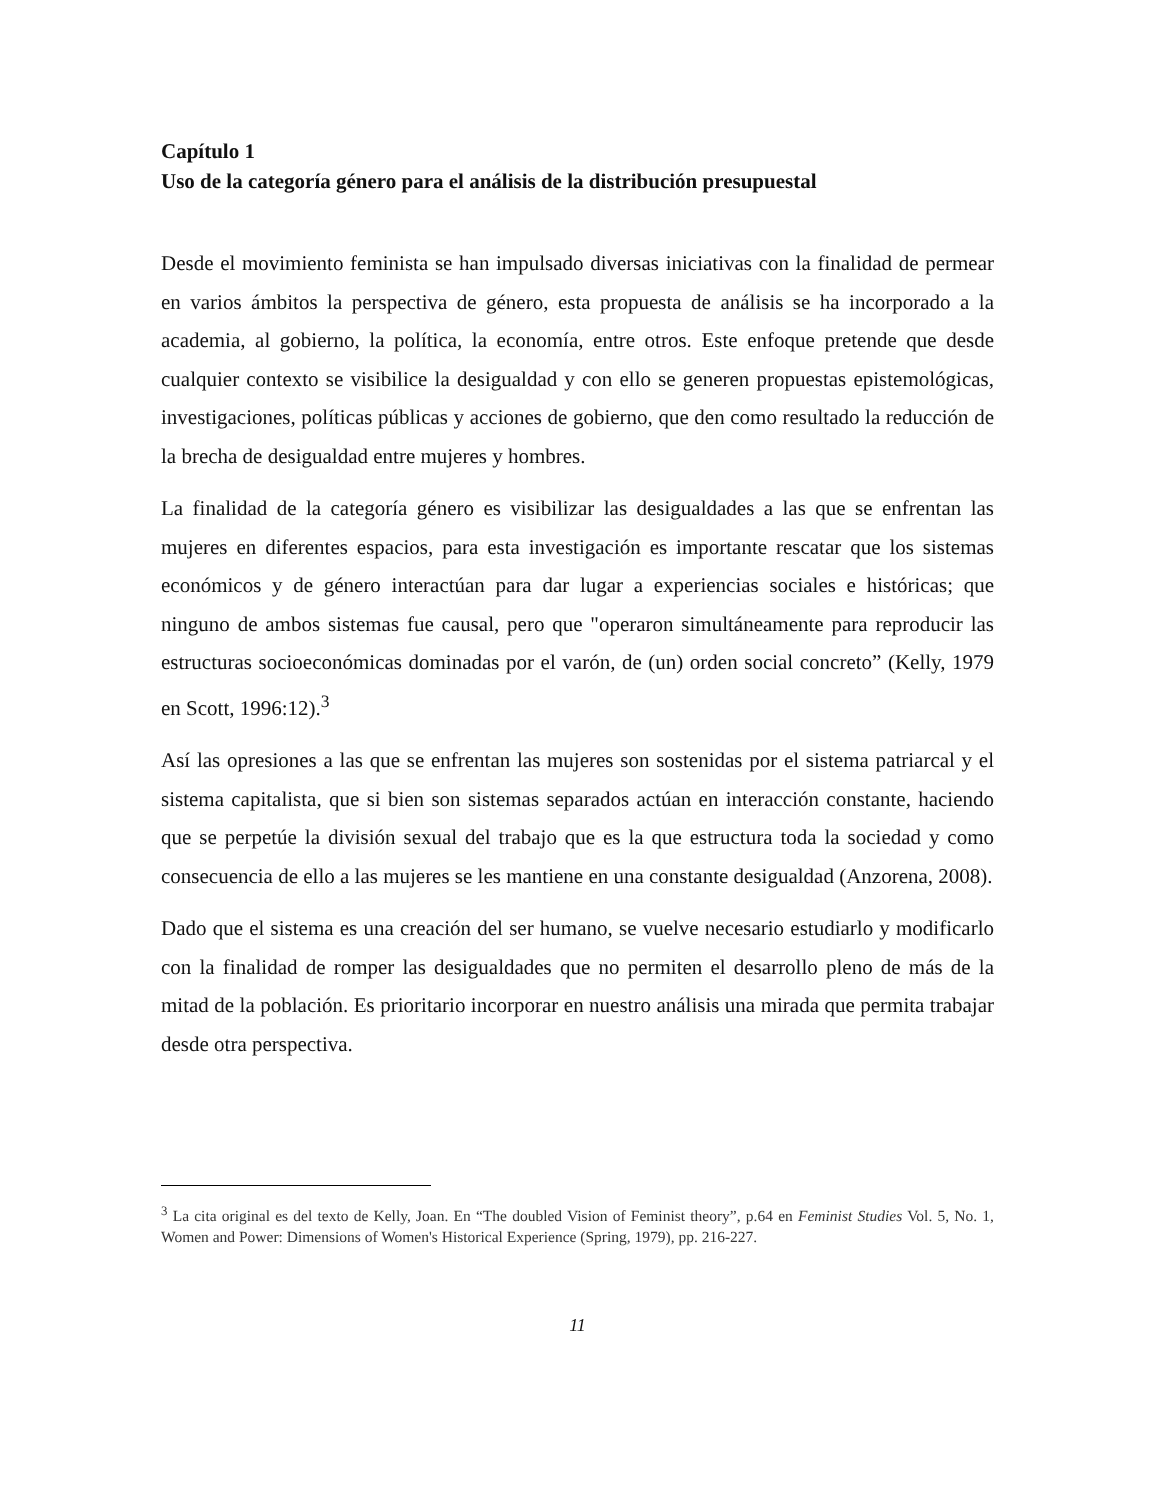Capítulo 1
Uso de la categoría género para el análisis de la distribución presupuestal
Desde el movimiento feminista se han impulsado diversas iniciativas con la finalidad de permear en varios ámbitos la perspectiva de género, esta propuesta de análisis se ha incorporado a la academia, al gobierno, la política, la economía, entre otros. Este enfoque pretende que desde cualquier contexto se visibilice la desigualdad y con ello se generen propuestas epistemológicas, investigaciones, políticas públicas y acciones de gobierno, que den como resultado la reducción de la brecha de desigualdad entre mujeres y hombres.
La finalidad de la categoría género es visibilizar las desigualdades a las que se enfrentan las mujeres en diferentes espacios, para esta investigación es importante rescatar que los sistemas económicos y de género interactúan para dar lugar a experiencias sociales e históricas; que ninguno de ambos sistemas fue causal, pero que "operaron simultáneamente para reproducir las estructuras socioeconómicas dominadas por el varón, de (un) orden social concreto” (Kelly, 1979 en Scott, 1996:12).<sup>3</sup>
Así las opresiones a las que se enfrentan las mujeres son sostenidas por el sistema patriarcal y el sistema capitalista, que si bien son sistemas separados actúan en interacción constante, haciendo que se perpetúe la división sexual del trabajo que es la que estructura toda la sociedad y como consecuencia de ello a las mujeres se les mantiene en una constante desigualdad (Anzorena, 2008).
Dado que el sistema es una creación del ser humano, se vuelve necesario estudiarlo y modificarlo con la finalidad de romper las desigualdades que no permiten el desarrollo pleno de más de la mitad de la población. Es prioritario incorporar en nuestro análisis una mirada que permita trabajar desde otra perspectiva.
<sup>3</sup> La cita original es del texto de Kelly, Joan. En “The doubled Vision of Feminist theory”, p.64 en Feminist Studies Vol. 5, No. 1, Women and Power: Dimensions of Women's Historical Experience (Spring, 1979), pp. 216-227.
11